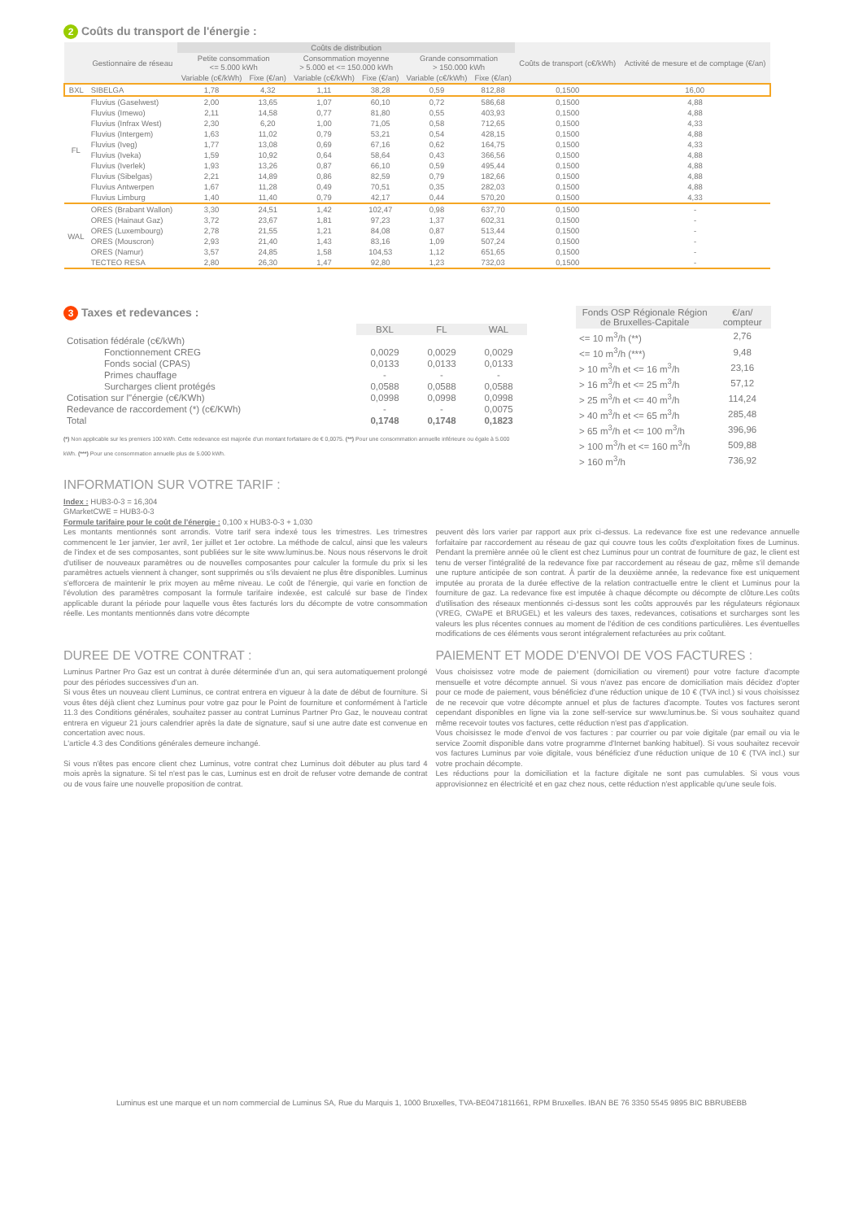2 Coûts du transport de l'énergie :
| | Gestionnaire de réseau | Coûts de distribution | | | | | | Coûts de transport (c€/kWh) | Activité de mesure et de comptage (€/an) |
| --- | --- | --- | --- | --- | --- | --- | --- | --- | --- |
| | | Petite consommation <= 5.000 kWh | | Consommation moyenne > 5.000 et <= 150.000 kWh | | Grande consommation > 150.000 kWh | | | |
| | | Variable (c€/kWh) | Fixe (€/an) | Variable (c€/kWh) | Fixe (€/an) | Variable (c€/kWh) | Fixe (€/an) | | |
| BXL | SIBELGA | 1,78 | 4,32 | 1,11 | 38,28 | 0,59 | 812,88 | 0,1500 | 16,00 |
| FL | Fluvius (Gaselwest) | 2,00 | 13,65 | 1,07 | 60,10 | 0,72 | 586,68 | 0,1500 | 4,88 |
| | Fluvius (Imewo) | 2,11 | 14,58 | 0,77 | 81,80 | 0,55 | 403,93 | 0,1500 | 4,88 |
| | Fluvius (Infrax West) | 2,30 | 6,20 | 1,00 | 71,05 | 0,58 | 712,65 | 0,1500 | 4,33 |
| | Fluvius (Intergem) | 1,63 | 11,02 | 0,79 | 53,21 | 0,54 | 428,15 | 0,1500 | 4,88 |
| | Fluvius (Iveg) | 1,77 | 13,08 | 0,69 | 67,16 | 0,62 | 164,75 | 0,1500 | 4,33 |
| | Fluvius (Iveka) | 1,59 | 10,92 | 0,64 | 58,64 | 0,43 | 366,56 | 0,1500 | 4,88 |
| | Fluvius (Iverlek) | 1,93 | 13,26 | 0,87 | 66,10 | 0,59 | 495,44 | 0,1500 | 4,88 |
| | Fluvius (Sibelgas) | 2,21 | 14,89 | 0,86 | 82,59 | 0,79 | 182,66 | 0,1500 | 4,88 |
| | Fluvius Antwerpen | 1,67 | 11,28 | 0,49 | 70,51 | 0,35 | 282,03 | 0,1500 | 4,88 |
| | Fluvius Limburg | 1,40 | 11,40 | 0,79 | 42,17 | 0,44 | 570,20 | 0,1500 | 4,33 |
| WAL | ORES (Brabant Wallon) | 3,30 | 24,51 | 1,42 | 102,47 | 0,98 | 637,70 | 0,1500 | - |
| | ORES (Hainaut Gaz) | 3,72 | 23,67 | 1,81 | 97,23 | 1,37 | 602,31 | 0,1500 | - |
| | ORES (Luxembourg) | 2,78 | 21,55 | 1,21 | 84,08 | 0,87 | 513,44 | 0,1500 | - |
| | ORES (Mouscron) | 2,93 | 21,40 | 1,43 | 83,16 | 1,09 | 507,24 | 0,1500 | - |
| | ORES (Namur) | 3,57 | 24,85 | 1,58 | 104,53 | 1,12 | 651,65 | 0,1500 | - |
| | TECTEO RESA | 2,80 | 26,30 | 1,47 | 92,80 | 1,23 | 732,03 | 0,1500 | - |
3 Taxes et redevances :
| | BXL | FL | WAL |
| --- | --- | --- | --- |
| Cotisation fédérale (c€/kWh) | | | |
| Fonctionnement CREG | 0,0029 | 0,0029 | 0,0029 |
| Fonds social (CPAS) | 0,0133 | 0,0133 | 0,0133 |
| Primes chauffage | - | - | - |
| Surcharges client protégés | 0,0588 | 0,0588 | 0,0588 |
| Cotisation sur l"énergie (c€/KWh) | 0,0998 | 0,0998 | 0,0998 |
| Redevance de raccordement (*) (c€/KWh) | - | - | 0,0075 |
| Total | 0,1748 | 0,1748 | 0,1823 |
(*) Non applicable sur les premiers 100 kWh. Cette redevance est majorée d'un montant forfaitaire de € 0,0075. (**) Pour une consommation annuelle inférieure ou égale à 5.000 kWh. (***) Pour une consommation annuelle plus de 5.000 kWh.
| Fonds OSP Régionale Région de Bruxelles-Capitale | €/an/ compteur |
| --- | --- |
| <= 10 m<sup>3</sup>/h (**) | 2,76 |
| <= 10 m<sup>3</sup>/h (***) | 9,48 |
| > 10 m<sup>3</sup>/h et <= 16 m<sup>3</sup>/h | 23,16 |
| > 16 m<sup>3</sup>/h et <= 25 m<sup>3</sup>/h | 57,12 |
| > 25 m<sup>3</sup>/h et <= 40 m<sup>3</sup>/h | 114,24 |
| > 40 m<sup>3</sup>/h et <= 65 m<sup>3</sup>/h | 285,48 |
| > 65 m<sup>3</sup>/h et <= 100 m<sup>3</sup>/h | 396,96 |
| > 100 m<sup>3</sup>/h et <= 160 m<sup>3</sup>/h | 509,88 |
| > 160 m<sup>3</sup>/h | 736,92 |
INFORMATION SUR VOTRE TARIF :
Index : HUB3-0-3 = 16,304
GMarketCWE = HUB3-0-3
Formule tarifaire pour le coût de l'énergie : 0,100 x HUB3-0-3 + 1,030
Les montants mentionnés sont arrondis. Votre tarif sera indexé tous les trimestres. Les trimestres commencent le 1er janvier, 1er avril, 1er juillet et 1er octobre. La méthode de calcul, ainsi que les valeurs de l'index et de ses composantes, sont publiées sur le site www.luminus.be. Nous nous réservons le droit d'utiliser de nouveaux paramètres ou de nouvelles composantes pour calculer la formule du prix si les paramètres actuels viennent à changer, sont supprimés ou s'ils devaient ne plus être disponibles. Luminus s'efforcera de maintenir le prix moyen au même niveau. Le coût de l'énergie, qui varie en fonction de l'évolution des paramètres composant la formule tarifaire indexée, est calculé sur base de l'index applicable durant la période pour laquelle vous êtes facturés lors du décompte de votre consommation réelle. Les montants mentionnés dans votre décompte
peuvent dès lors varier par rapport aux prix ci-dessus. La redevance fixe est une redevance annuelle forfaitaire par raccordement au réseau de gaz qui couvre tous les coûts d'exploitation fixes de Luminus. Pendant la première année où le client est chez Luminus pour un contrat de fourniture de gaz, le client est tenu de verser l'intégralité de la redevance fixe par raccordement au réseau de gaz, même s'il demande une rupture anticipée de son contrat. À partir de la deuxième année, la redevance fixe est uniquement imputée au prorata de la durée effective de la relation contractuelle entre le client et Luminus pour la fourniture de gaz. La redevance fixe est imputée à chaque décompte ou décompte de clôture.Les coûts d'utilisation des réseaux mentionnés ci-dessus sont les coûts approuvés par les régulateurs régionaux (VREG, CWaPE et BRUGEL) et les valeurs des taxes, redevances, cotisations et surcharges sont les valeurs les plus récentes connues au moment de l'édition de ces conditions particulières. Les éventuelles modifications de ces éléments vous seront intégralement refacturées au prix coûtant.
DUREE DE VOTRE CONTRAT :
Luminus Partner Pro Gaz est un contrat à durée déterminée d'un an, qui sera automatiquement prolongé pour des périodes successives d'un an.
Si vous êtes un nouveau client Luminus, ce contrat entrera en vigueur à la date de début de fourniture. Si vous êtes déjà client chez Luminus pour votre gaz pour le Point de fourniture et conformément à l'article 11.3 des Conditions générales, souhaitez passer au contrat Luminus Partner Pro Gaz, le nouveau contrat entrera en vigueur 21 jours calendrier après la date de signature, sauf si une autre date est convenue en concertation avec nous.
L'article 4.3 des Conditions générales demeure inchangé.
Si vous n'êtes pas encore client chez Luminus, votre contrat chez Luminus doit débuter au plus tard 4 mois après la signature. Si tel n'est pas le cas, Luminus est en droit de refuser votre demande de contrat ou de vous faire une nouvelle proposition de contrat.
PAIEMENT ET MODE D'ENVOI DE VOS FACTURES :
Vous choisissez votre mode de paiement (domiciliation ou virement) pour votre facture d'acompte mensuelle et votre décompte annuel. Si vous n'avez pas encore de domiciliation mais décidez d'opter pour ce mode de paiement, vous bénéficiez d'une réduction unique de 10 € (TVA incl.) si vous choisissez de ne recevoir que votre décompte annuel et plus de factures d'acompte. Toutes vos factures seront cependant disponibles en ligne via la zone self-service sur www.luminus.be. Si vous souhaitez quand même recevoir toutes vos factures, cette réduction n'est pas d'application.
Vous choisissez le mode d'envoi de vos factures : par courrier ou par voie digitale (par email ou via le service Zoomit disponible dans votre programme d'Internet banking habituel). Si vous souhaitez recevoir vos factures Luminus par voie digitale, vous bénéficiez d'une réduction unique de 10 € (TVA incl.) sur votre prochain décompte.
Les réductions pour la domiciliation et la facture digitale ne sont pas cumulables. Si vous vous approvisionnez en électricité et en gaz chez nous, cette réduction n'est applicable qu'une seule fois.
Luminus est une marque et un nom commercial de Luminus SA, Rue du Marquis 1, 1000 Bruxelles, TVA-BE0471811661, RPM Bruxelles. IBAN BE 76 3350 5545 9895 BIC BBRUBEBB